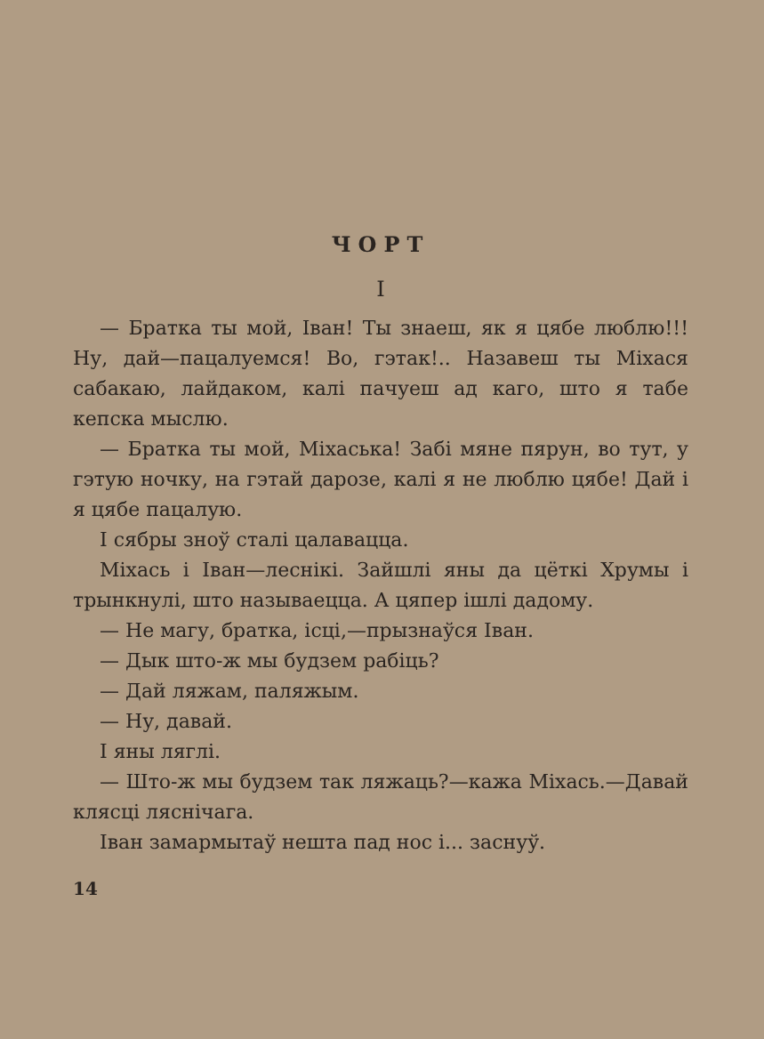ЧОРТ
I
— Братка ты мой, Іван! Ты знаеш, як я цябе люблю!!! Ну, дай—пацалуемся! Во, гэтак!.. Назавеш ты Міхася сабакаю, лайдаком, калі пачуеш ад каго, што я табе кепска мыслю.
— Братка ты мой, Міхаська! Забі мяне пярун, во тут, у гэтую ночку, на гэтай дарозе, калі я не люблю цябе! Дай і я цябе пацалую.
І сябры зноў сталі цалавацца.
Міхась і Іван—леснікі. Зайшлі яны да цёткі Хрумы і трынкнулі, што называецца. А цяпер ішлі дадому.
— Не магу, братка, ісці,—прызнаўся Іван.
— Дык што-ж мы будзем рабіць?
— Дай ляжам, паляжым.
— Ну, давай.
І яны ляглі.
— Што-ж мы будзем так ляжаць?—кажа Міхась.—Давай клясці ляснічага.
Іван замармытаў нешта пад нос і... заснуў.
14